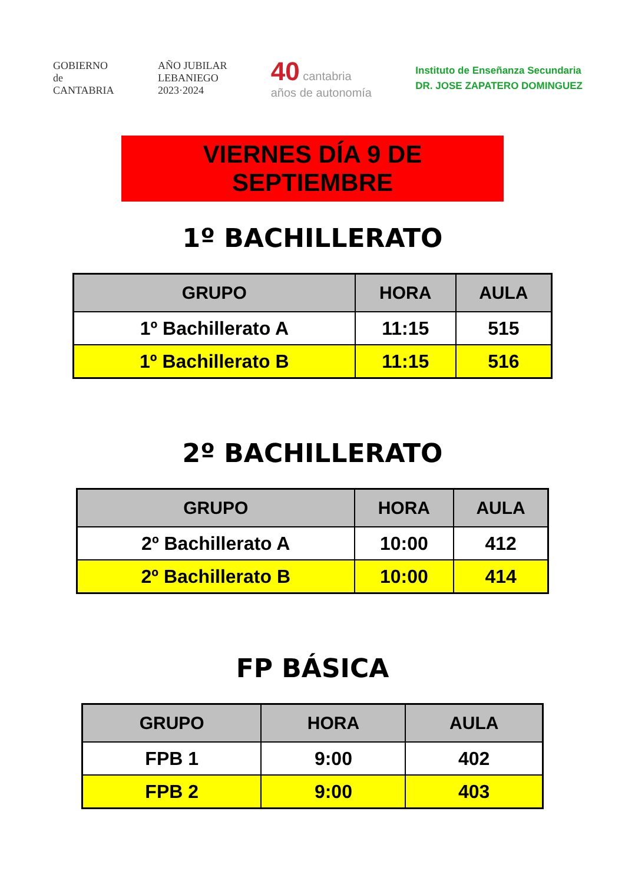GOBIERNO
de
CANTABRIA
AÑO JUBILAR
LEBANIEGO
2023·2024
40 cantabria
años de autonomía
Instituto de Enseñanza Secundaria
DR. JOSE ZAPATERO DOMINGUEZ
VIERNES DÍA 9 DE SEPTIEMBRE
1º BACHILLERATO
| GRUPO | HORA | AULA |
| --- | --- | --- |
| 1º Bachillerato A | 11:15 | 515 |
| 1º Bachillerato B | 11:15 | 516 |
2º BACHILLERATO
| GRUPO | HORA | AULA |
| --- | --- | --- |
| 2º Bachillerato A | 10:00 | 412 |
| 2º Bachillerato B | 10:00 | 414 |
FP BÁSICA
| GRUPO | HORA | AULA |
| --- | --- | --- |
| FPB 1 | 9:00 | 402 |
| FPB 2 | 9:00 | 403 |